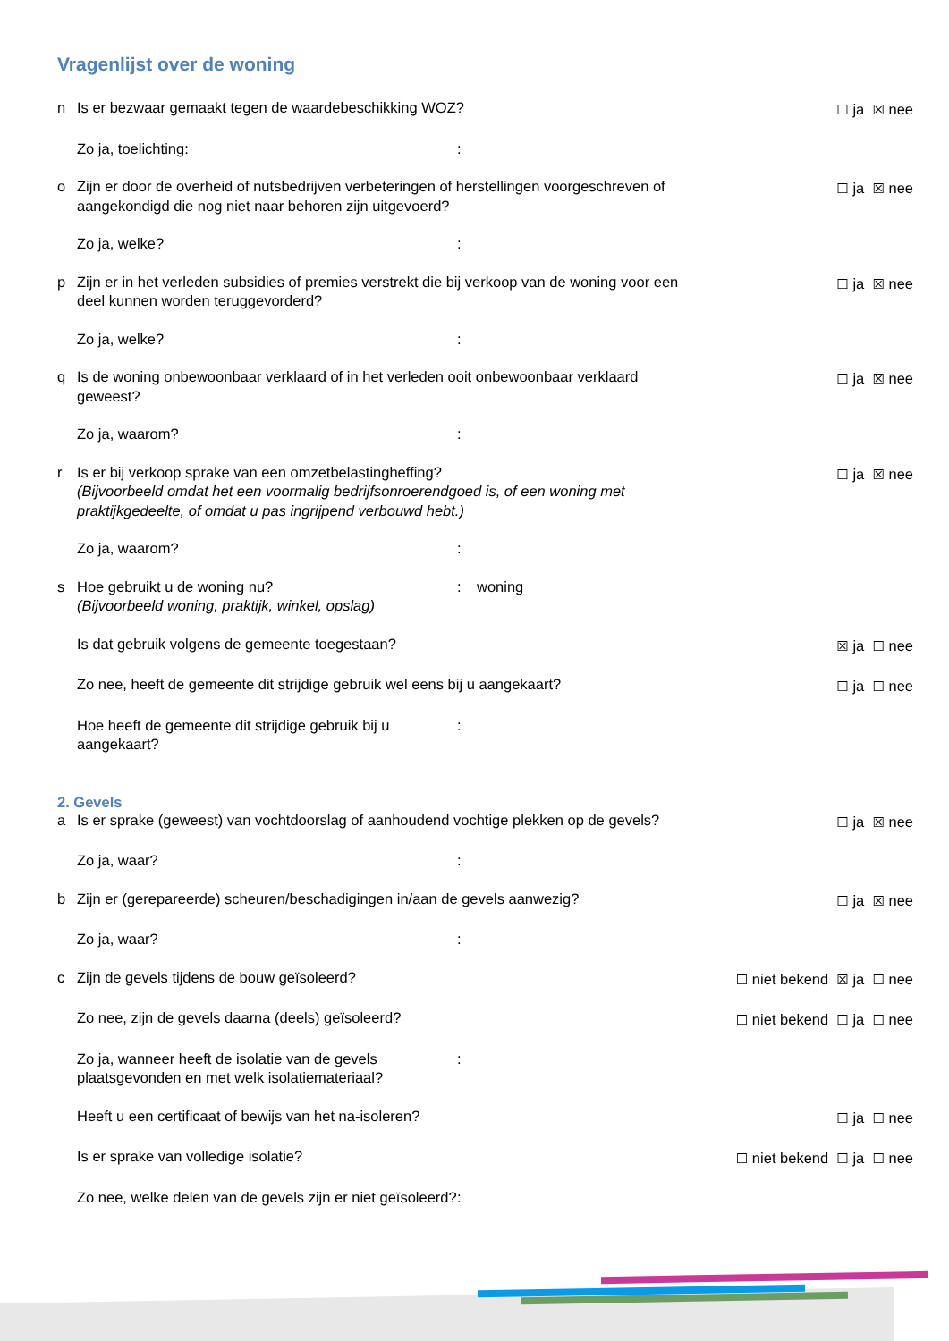Vragenlijst over de woning
n Is er bezwaar gemaakt tegen de waardebeschikking WOZ?
☐ ja ☒ nee
Zo ja, toelichting: :
o Zijn er door de overheid of nutsbedrijven verbeteringen of herstellingen voorgeschreven of aangekondigd die nog niet naar behoren zijn uitgevoerd?
☐ ja ☒ nee
Zo ja, welke? :
p Zijn er in het verleden subsidies of premies verstrekt die bij verkoop van de woning voor een deel kunnen worden teruggevorderd?
☐ ja ☒ nee
Zo ja, welke? :
q Is de woning onbewoonbaar verklaard of in het verleden ooit onbewoonbaar verklaard geweest?
☐ ja ☒ nee
Zo ja, waarom? :
r Is er bij verkoop sprake van een omzetbelastingheffing?
(Bijvoorbeeld omdat het een voormalig bedrijfsonroerendgoed is, of een woning met praktijkgedeelte, of omdat u pas ingrijpend verbouwd hebt.)
☐ ja ☒ nee
Zo ja, waarom? :
s Hoe gebruikt u de woning nu?
(Bijvoorbeeld woning, praktijk, winkel, opslag)
: woning
Is dat gebruik volgens de gemeente toegestaan?
☒ ja ☐ nee
Zo nee, heeft de gemeente dit strijdige gebruik wel eens bij u aangekaart?
☐ ja ☐ nee
Hoe heeft de gemeente dit strijdige gebruik bij u aangekaart?
:
2. Gevels
a Is er sprake (geweest) van vochtdoorslag of aanhoudend vochtige plekken op de gevels?
☐ ja ☒ nee
Zo ja, waar? :
b Zijn er (gerepareerde) scheuren/beschadigingen in/aan de gevels aanwezig?
☐ ja ☒ nee
Zo ja, waar? :
c Zijn de gevels tijdens de bouw geïsoleerd?
☐ niet bekend ☒ ja ☐ nee
Zo nee, zijn de gevels daarna (deels) geïsoleerd?
☐ niet bekend ☐ ja ☐ nee
Zo ja, wanneer heeft de isolatie van de gevels plaatsgevonden en met welk isolatiemateriaal?
:
Heeft u een certificaat of bewijs van het na-isoleren?
☐ ja ☐ nee
Is er sprake van volledige isolatie?
☐ niet bekend ☐ ja ☐ nee
Zo nee, welke delen van de gevels zijn er niet geïsoleerd?
: